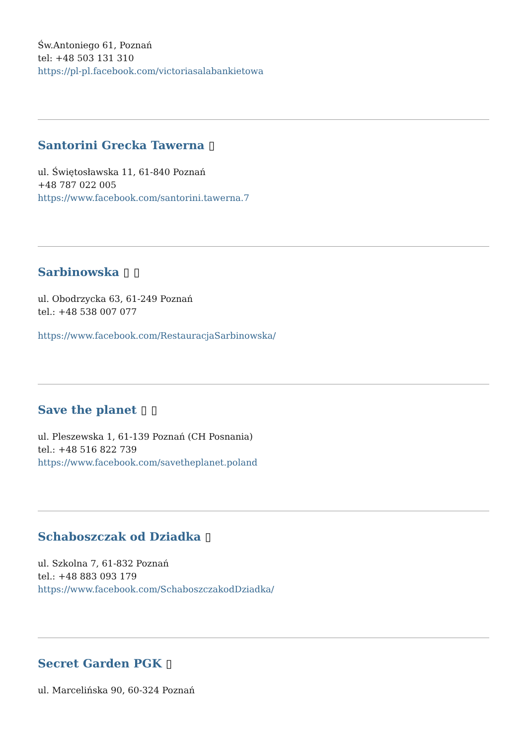Św.Antoniego 61, Poznań
tel: +48 503 131 310
https://pl-pl.facebook.com/victoriasalabankietowa
Santorini Grecka Tawerna ▯
ul. Świętosławska 11, 61-840 Poznań
+48 787 022 005
https://www.facebook.com/santorini.tawerna.7
Sarbinowska ▯ ▯
ul. Obodrzycka 63, 61-249 Poznań
tel.: +48 538 007 077
https://www.facebook.com/RestauracjaSarbinowska/
Save the planet ▯ ▯
ul. Pleszewska 1, 61-139 Poznań (CH Posnania)
tel.: +48 516 822 739
https://www.facebook.com/savetheplanet.poland
Schaboszczak od Dziadka ▯
ul. Szkolna 7, 61-832 Poznań
tel.: +48 883 093 179
https://www.facebook.com/SchaboszczakodDziadka/
Secret Garden PGK ▯
ul. Marcelińska 90, 60-324 Poznań